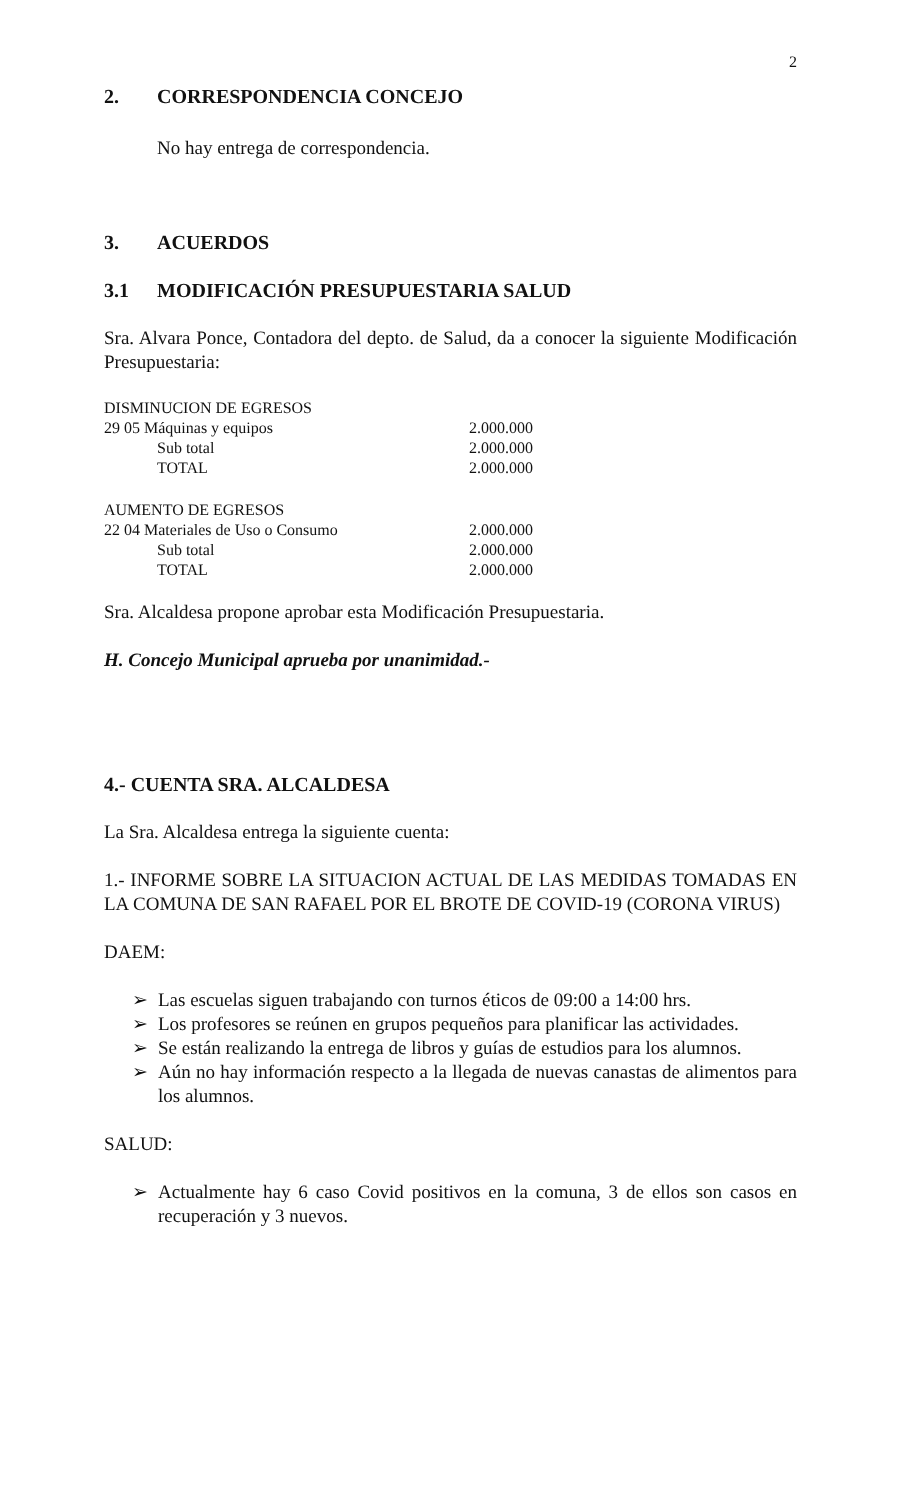2
2. CORRESPONDENCIA CONCEJO
No hay entrega de correspondencia.
3. ACUERDOS
3.1 MODIFICACIÓN PRESUPUESTARIA SALUD
Sra. Alvara Ponce, Contadora del depto. de Salud, da a conocer la siguiente Modificación Presupuestaria:
| DISMINUCION DE EGRESOS | |
| 29 05 Máquinas y equipos | 2.000.000 |
| Sub total | 2.000.000 |
| TOTAL | 2.000.000 |
| AUMENTO DE EGRESOS | |
| 22 04 Materiales de Uso o Consumo | 2.000.000 |
| Sub total | 2.000.000 |
| TOTAL | 2.000.000 |
Sra. Alcaldesa propone aprobar esta Modificación Presupuestaria.
H. Concejo Municipal aprueba por unanimidad.-
4.- CUENTA SRA. ALCALDESA
La Sra. Alcaldesa entrega la siguiente cuenta:
1.- INFORME SOBRE LA SITUACION ACTUAL DE LAS MEDIDAS TOMADAS EN LA COMUNA DE SAN RAFAEL POR EL BROTE DE COVID-19 (CORONA VIRUS)
DAEM:
➢ Las escuelas siguen trabajando con turnos éticos de 09:00 a 14:00 hrs.
➢ Los profesores se reúnen en grupos pequeños para planificar las actividades.
➢ Se están realizando la entrega de libros y guías de estudios para los alumnos.
➢ Aún no hay información respecto a la llegada de nuevas canastas de alimentos para los alumnos.
SALUD:
➢ Actualmente hay 6 caso Covid positivos en la comuna, 3 de ellos son casos en recuperación y 3 nuevos.